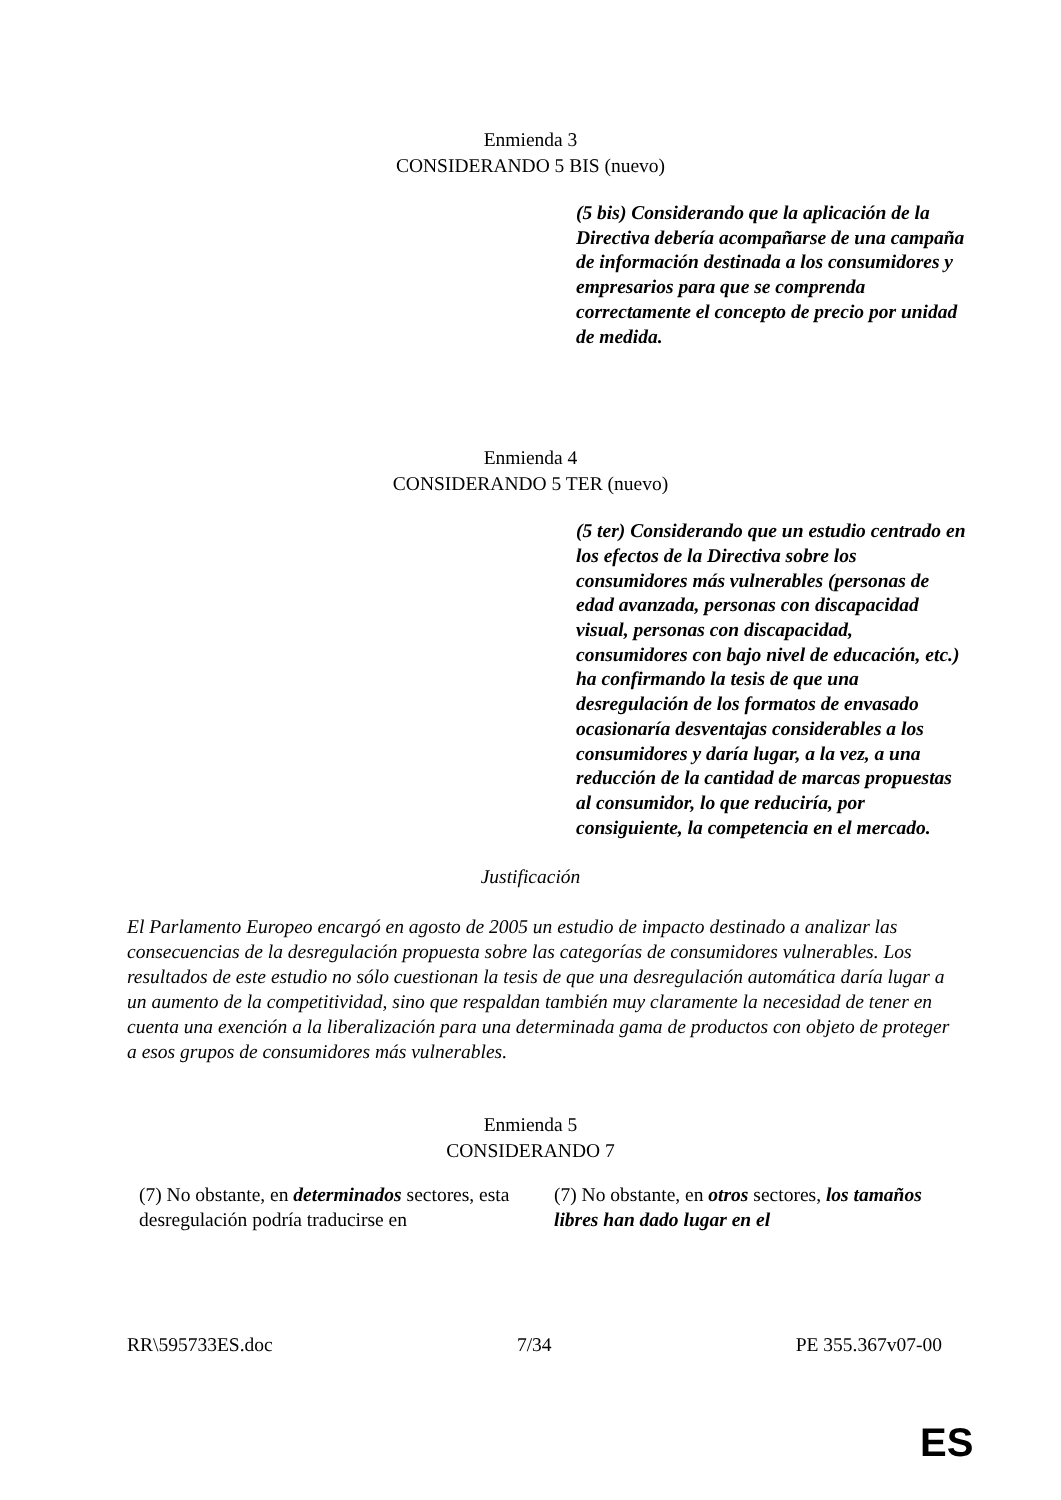Enmienda 3
CONSIDERANDO 5 BIS (nuevo)
(5 bis) Considerando que la aplicación de la Directiva debería acompañarse de una campaña de información destinada a los consumidores y empresarios para que se comprenda correctamente el concepto de precio por unidad de medida.
Enmienda 4
CONSIDERANDO 5 TER (nuevo)
(5 ter) Considerando que un estudio centrado en los efectos de la Directiva sobre los consumidores más vulnerables (personas de edad avanzada, personas con discapacidad visual, personas con discapacidad, consumidores con bajo nivel de educación, etc.) ha confirmando la tesis de que una desregulación de los formatos de envasado ocasionaría desventajas considerables a los consumidores y daría lugar, a la vez, a una reducción de la cantidad de marcas propuestas al consumidor, lo que reduciría, por consiguiente, la competencia en el mercado.
Justificación
El Parlamento Europeo encargó en agosto de 2005 un estudio de impacto destinado a analizar las consecuencias de la desregulación propuesta sobre las categorías de consumidores vulnerables. Los resultados de este estudio no sólo cuestionan la tesis de que una desregulación automática daría lugar a un aumento de la competitividad, sino que respaldan también muy claramente la necesidad de tener en cuenta una exención a la liberalización para una determinada gama de productos con objeto de proteger a esos grupos de consumidores más vulnerables.
Enmienda 5
CONSIDERANDO 7
| (7) No obstante, en determinados sectores, esta desregulación podría traducirse en | (7) No obstante, en otros sectores, los tamaños libres han dado lugar en el |
RR\595733ES.doc 7/34 PE 355.367v07-00
ES